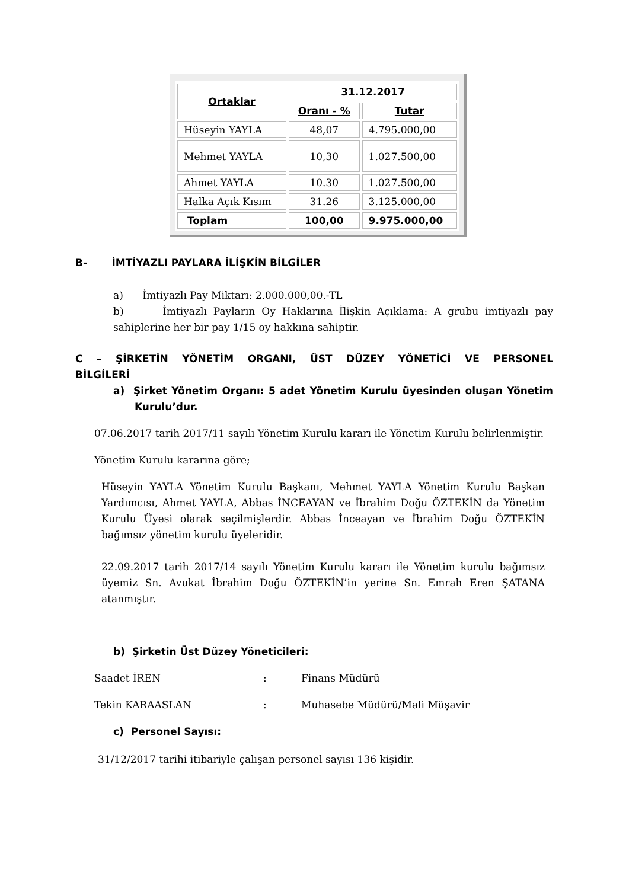| Ortaklar | 31.12.2017 | |
| --- | --- | --- |
| | Oranı - % | Tutar |
| Hüseyin YAYLA | 48,07 | 4.795.000,00 |
| Mehmet YAYLA | 10,30 | 1.027.500,00 |
| Ahmet YAYLA | 10.30 | 1.027.500,00 |
| Halka Açık Kısım | 31.26 | 3.125.000,00 |
| Toplam | 100,00 | 9.975.000,00 |
B- İMTİYAZLI PAYLARA İLİŞKİN BİLGİLER
a) İmtiyazlı Pay Miktarı: 2.000.000,00.-TL
b) İmtiyazlı Payların Oy Haklarına İlişkin Açıklama: A grubu imtiyazlı pay sahiplerine her bir pay 1/15 oy hakkına sahiptir.
C – ŞİRKETİN YÖNETİM ORGANI, ÜST DÜZEY YÖNETİCİ VE PERSONEL BİLGİLERİ
a) Şirket Yönetim Organı: 5 adet Yönetim Kurulu üyesinden oluşan Yönetim Kurulu’dur.
07.06.2017 tarih 2017/11 sayılı Yönetim Kurulu kararı ile Yönetim Kurulu belirlenmiştir.
Yönetim Kurulu kararına göre;
Hüseyin YAYLA Yönetim Kurulu Başkanı, Mehmet YAYLA Yönetim Kurulu Başkan Yardımcısı, Ahmet YAYLA, Abbas İNCEAYAN ve İbrahim Doğu ÖZTEKİN da Yönetim Kurulu Üyesi olarak seçilmişlerdir. Abbas İnceayan ve İbrahim Doğu ÖZTEKİN bağımsız yönetim kurulu üyeleridir.
22.09.2017 tarih 2017/14 sayılı Yönetim Kurulu kararı ile Yönetim kurulu bağımsız üyemiz Sn. Avukat İbrahim Doğu ÖZTEKİN’in yerine Sn. Emrah Eren ŞATANA atanmıştır.
b) Şirketin Üst Düzey Yöneticileri:
Saadet İREN: Finans Müdürü
Tekin KARAASLAN: Muhasebe Müdürü/Mali Müşavir
c) Personel Sayısı:
31/12/2017 tarihi itibariyle çalışan personel sayısı 136 kişidir.